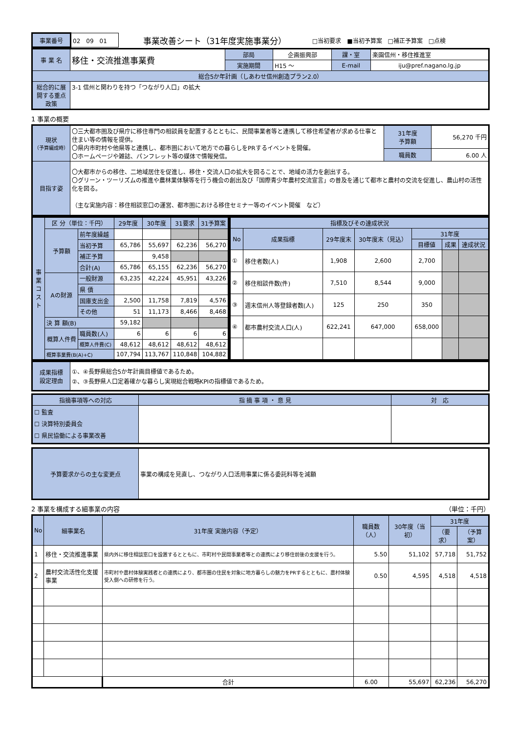| 事業番号 | 02 09 01 | 事業改善シート（31年度実施事業分） | □当初要求 ■当初予算案 □補正予算案 □点検 |
| 事 業 名 | 移住・交流推進事業費 | 部局 | 企画振興部 | 課・室 | 楽園信州・移住推進室 |
| | | 実施期間 | H15 ～ | E-mail | iju@pref.nagano.lg.jp |
| 総合5か年計画（しあわせ信州創造プラン2.0） | | | | | |
| 総合的に展開する重点政策 | 3-1 信州と関わりを持つ「つながり人口」の拡大 | | | | |
1 事業の概要
| 現状 （予算編成時） | 〇三大都市圏及び県庁に移住専門の相談員を配置するとともに、民間事業者等と連携して移住希望者が求める仕事と住まい等の情報を提供。 〇県内市町村や他県等と連携し、都市圏において地方での暮らしをPRするイベントを開催。 〇ホームページや雑誌、パンフレット等の媒体で情報発信。 | 31年度 予算額 | 56,270 千円 |
| | | 職員数 | 6.00 人 |
| 目指す姿 | 〇大都市からの移住、二地域居住を促進し、移住・交流人口の拡大を図ることで、地域の活力を創出する。 〇グリーン・ツーリズムの推進や農林業体験等を行う機会の創出及び「国際青少年農村交流宣言」の普及を通じて都市と農村の交流を促進し、農山村の活性化を図る。 （主な実施内容：移住相談窓口の運営、都市圏における移住セミナー等のイベント開催 など） | | |
| 事業コスト | 区 分（単位：千円） | | 29年度 | 30年度 | 31要求 | 31予算案 |
| | 予算額 | 前年度繰越 | | | | |
| | | 当初予算 | 65,786 | 55,697 | 62,236 | 56,270 |
| | | 補正予算 | | 9,458 | | |
| | | 合計(A) | 65,786 | 65,155 | 62,236 | 56,270 |
| | Aの財源 | 一般財源 | 63,235 | 42,224 | 45,951 | 43,226 |
| | | 県 債 | | | | |
| | | 国庫支出金 | 2,500 | 11,758 | 7,819 | 4,576 |
| | | その他 | 51 | 11,173 | 8,466 | 8,468 |
| | 決 算 額(B) | | 59,182 | | | |
| | 概算人件費 | 職員数(人) | 6 | 6 | 6 | 6 |
| | | 概算人件費(C) | 48,612 | 48,612 | 48,612 | 48,612 |
| | 概算事業費(B(A)+C) | | 107,794 | 113,767 | 110,848 | 104,882 |
| 指標及びその達成状況 | | | | | | |
| --- | --- | --- | --- | --- | --- | --- |
| No | 成果指標 | 29年度末 | 30年度末（見込） | 31年度 | | |
| | | | | 目標値 | 成果 | 達成状況 |
| ① | 移住者数(人) | 1,908 | 2,600 | 2,700 | | |
| ② | 移住相談件数(件) | 7,510 | 8,544 | 9,000 | | |
| ③ | 週末信州人等登録者数(人) | 125 | 250 | 350 | | |
| ④ | 都市農村交流人口(人) | 622,241 | 647,000 | 658,000 | | |
| 成果指標 設定理由 | ①、④長野県総合5か年計画目標値であるため。 ②、③長野県人口定着確かな暮らし実現総合戦略KPIの指標値であるため。 |
| 指摘事項等への対応 | 指 摘 事 項 ・ 意 見 | 対 応 |
| --- | --- | --- |
| ☐ 監査 ☐ 決算特別委員会 ☐ 県民協働による事業改善 | | |
| 予算要求からの主な変更点 | 事業の構成を見直し、つながり人口活用事業に係る委託料等を減額 |
2 事業を構成する細事業の内容 （単位：千円）
| No | 細事業名 | 31年度 実施内容（予定） | 職員数（人） | 30年度（当初） | 31年度 | |
| --- | --- | --- | --- | --- | --- | --- |
| | | | | | （要求） | （予算案） |
| 1 | 移住・交流推進事業 | 県内外に移住相談窓口を設置するとともに、市町村や民間事業者等との連携により移住前後の支援を行う。 | 5.50 | 51,102 | 57,718 | 51,752 |
| 2 | 農村交流活性化支援事業 | 市町村や農村体験実践者との連携により、都市圏の住民を対象に地方暮らしの魅力をPRするとともに、農村体験受入側への研修を行う。 | 0.50 | 4,595 | 4,518 | 4,518 |
| | | 合計 | 6.00 | 55,697 | 62,236 | 56,270 |